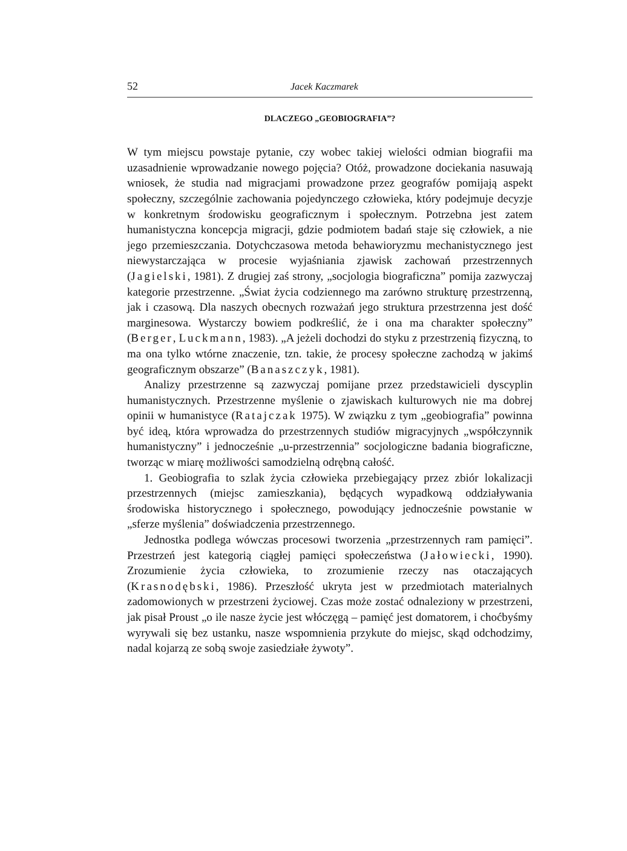52 Jacek Kaczmarek
DLACZEGO „GEOBIOGRAFIA”?
W tym miejscu powstaje pytanie, czy wobec takiej wielości odmian biografii ma uzasadnienie wprowadzanie nowego pojęcia? Otóż, prowadzone dociekania nasuwają wniosek, że studia nad migracjami prowadzone przez geografów pomijają aspekt społeczny, szczególnie zachowania pojedynczego człowieka, który podejmuje decyzje w konkretnym środowisku geograficznym i społecznym. Potrzebna jest zatem humanistyczna koncepcja migracji, gdzie podmiotem badań staje się człowiek, a nie jego przemieszczania. Dotychczasowa metoda behawioryzmu mechanistycznego jest niewystarczająca w procesie wyjaśniania zjawisk zachowań przestrzennych (Jagielski, 1981). Z drugiej zaś strony, „socjologia biograficzna” pomija zazwyczaj kategorie przestrzenne. „Świat życia codziennego ma zarówno strukturę przestrzenną, jak i czasową. Dla naszych obecnych rozważań jego struktura przestrzenna jest dość marginesowa. Wystarczy bowiem podkreślić, że i ona ma charakter społeczny” (Berger, Luckmann, 1983). „A jeżeli dochodzi do styku z przestrzenią fizyczną, to ma ona tylko wtórne znaczenie, tzn. takie, że procesy społeczne zachodzą w jakimś geograficznym obszarze” (Banaszczyk, 1981).
Analizy przestrzenne są zazwyczaj pomijane przez przedstawicieli dyscyplin humanistycznych. Przestrzenne myślenie o zjawiskach kulturowych nie ma dobrej opinii w humanistyce (Ratajczak 1975). W związku z tym „geobiografia” powinna być ideą, która wprowadza do przestrzennych studiów migracyjnych „współczynnik humanistyczny” i jednocześnie „u-przestrzennia” socjologiczne badania biograficzne, tworząc w miarę możliwości samodzielną odrębną całość.
1. Geobiografia to szlak życia człowieka przebiegający przez zbiór lokalizacji przestrzennych (miejsc zamieszkania), będących wypadkową oddziaływania środowiska historycznego i społecznego, powodujący jednocześnie powstanie w „sferze myślenia” doświadczenia przestrzennego.
Jednostka podlega wówczas procesowi tworzenia „przestrzennych ram pamięci”. Przestrzeń jest kategorią ciągłej pamięci społeczeństwa (Jałowiecki, 1990). Zrozumienie życia człowieka, to zrozumienie rzeczy nas otaczających (Krasnodębski, 1986). Przeszłość ukryta jest w przedmiotach materialnych zadomowionych w przestrzeni życiowej. Czas może zostać odnaleziony w przestrzeni, jak pisał Proust „o ile nasze życie jest włóczęgą – pamięć jest domatorem, i choćbyśmy wyrywali się bez ustanku, nasze wspomnienia przykute do miejsc, skąd odchodzimy, nadal kojarzą ze sobą swoje zasiedziałe żywoty”.